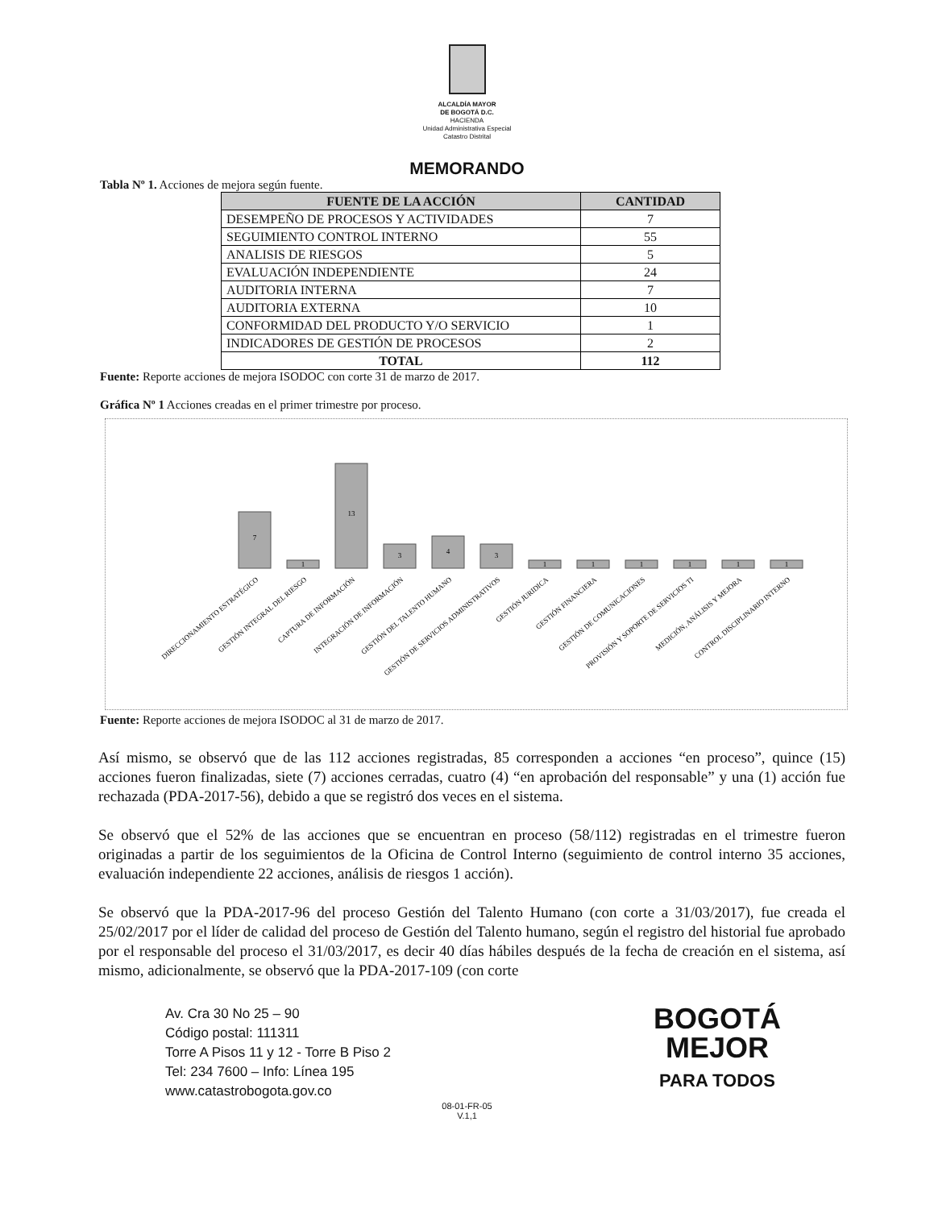ALCALDÍA MAYOR
DE BOGOTÁ D.C.
HACIENDA
Unidad Administrativa Especial
Catastro Distrital
MEMORANDO
Tabla Nº 1. Acciones de mejora según fuente.
| FUENTE DE LA ACCIÓN | CANTIDAD |
| --- | --- |
| DESEMPEÑO DE PROCESOS Y ACTIVIDADES | 7 |
| SEGUIMIENTO CONTROL INTERNO | 55 |
| ANALISIS DE RIESGOS | 5 |
| EVALUACIÓN INDEPENDIENTE | 24 |
| AUDITORIA INTERNA | 7 |
| AUDITORIA EXTERNA | 10 |
| CONFORMIDAD DEL PRODUCTO Y/O SERVICIO | 1 |
| INDICADORES DE GESTIÓN DE PROCESOS | 2 |
| TOTAL | 112 |
Fuente: Reporte acciones de mejora ISODOC con corte 31 de marzo de 2017.
Gráfica Nº 1 Acciones creadas en el primer trimestre por proceso.
7
1
13
3
4
3
1
1
1
1
1
1
DIRECCIONAMIENTO ESTRATÉGICO
GESTIÓN INTEGRAL DEL RIESGO
CAPTURA DE INFORMACIÓN
INTEGRACIÓN DE INFORMACIÓN
GESTIÓN DEL TALENTO HUMANO
GESTIÓN DE SERVICIOS ADMINISTRATIVOS
GESTIÓN JURIDICA
GESTIÓN FINANCIERA
GESTIÓN DE COMUNICACIONES
PROVISIÓN Y SOPORTE DE SERVICIOS TI
MEDICIÓN, ANÁLISIS Y MEJORA
CONTROL DISCIPLINARIO INTERNO
Fuente: Reporte acciones de mejora ISODOC al 31 de marzo de 2017.
Así mismo, se observó que de las 112 acciones registradas, 85 corresponden a acciones “en proceso”, quince (15) acciones fueron finalizadas, siete (7) acciones cerradas, cuatro (4) “en aprobación del responsable” y una (1) acción fue rechazada (PDA-2017-56), debido a que se registró dos veces en el sistema.
Se observó que el 52% de las acciones que se encuentran en proceso (58/112) registradas en el trimestre fueron originadas a partir de los seguimientos de la Oficina de Control Interno (seguimiento de control interno 35 acciones, evaluación independiente 22 acciones, análisis de riesgos 1 acción).
Se observó que la PDA-2017-96 del proceso Gestión del Talento Humano (con corte a 31/03/2017), fue creada el 25/02/2017 por el líder de calidad del proceso de Gestión del Talento humano, según el registro del historial fue aprobado por el responsable del proceso el 31/03/2017, es decir 40 días hábiles después de la fecha de creación en el sistema, así mismo, adicionalmente, se observó que la PDA-2017-109 (con corte
Av. Cra 30 No 25 – 90
Código postal: 111311
Torre A Pisos 11 y 12 - Torre B Piso 2
Tel: 234 7600 – Info: Línea 195
www.catastrobogota.gov.co
BOGOTÁ
MEJOR
PARA TODOS
08-01-FR-05
V.1,1